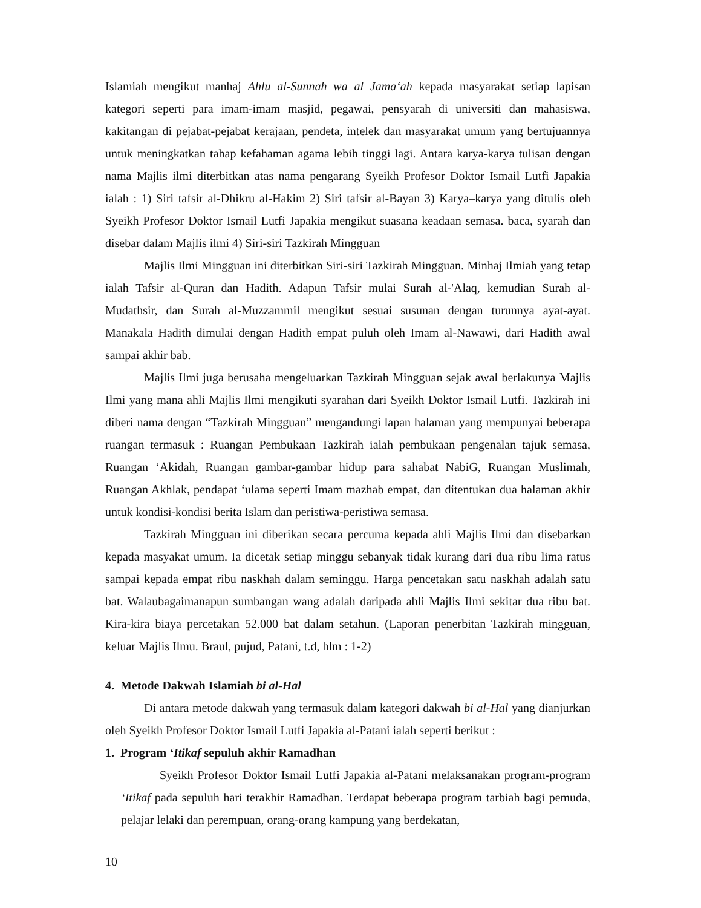Islamiah mengikut manhaj Ahlu al-Sunnah wa al Jama‘ah kepada masyarakat setiap lapisan kategori seperti para imam-imam masjid, pegawai, pensyarah di universiti dan mahasiswa, kakitangan di pejabat-pejabat kerajaan, pendeta, intelek dan masyarakat umum yang bertujuannya untuk meningkatkan tahap kefahaman agama lebih tinggi lagi. Antara karya-karya tulisan dengan nama Majlis ilmi diterbitkan atas nama pengarang Syeikh Profesor Doktor Ismail Lutfi Japakia ialah : 1) Siri tafsir al-Dhikru al-Hakim 2) Siri tafsir al-Bayan 3) Karya–karya yang ditulis oleh Syeikh Profesor Doktor Ismail Lutfi Japakia mengikut suasana keadaan semasa. baca, syarah dan disebar dalam Majlis ilmi 4) Siri-siri Tazkirah Mingguan
Majlis Ilmi Mingguan ini diterbitkan Siri-siri Tazkirah Mingguan. Minhaj Ilmiah yang tetap ialah Tafsir al-Quran dan Hadith. Adapun Tafsir mulai Surah al-'Alaq, kemudian Surah al-Mudathsir, dan Surah al-Muzzammil mengikut sesuai susunan dengan turunnya ayat-ayat. Manakala Hadith dimulai dengan Hadith empat puluh oleh Imam al-Nawawi, dari Hadith awal sampai akhir bab.
Majlis Ilmi juga berusaha mengeluarkan Tazkirah Mingguan sejak awal berlakunya Majlis Ilmi yang mana ahli Majlis Ilmi mengikuti syarahan dari Syeikh Doktor Ismail Lutfi. Tazkirah ini diberi nama dengan “Tazkirah Mingguan” mengandungi lapan halaman yang mempunyai beberapa ruangan termasuk : Ruangan Pembukaan Tazkirah ialah pembukaan pengenalan tajuk semasa, Ruangan ‘Akidah, Ruangan gambar-gambar hidup para sahabat NabiG, Ruangan Muslimah, Ruangan Akhlak, pendapat ‘ulama seperti Imam mazhab empat, dan ditentukan dua halaman akhir untuk kondisi-kondisi berita Islam dan peristiwa-peristiwa semasa.
Tazkirah Mingguan ini diberikan secara percuma kepada ahli Majlis Ilmi dan disebarkan kepada masyakat umum. Ia dicetak setiap minggu sebanyak tidak kurang dari dua ribu lima ratus sampai kepada empat ribu naskhah dalam seminggu. Harga pencetakan satu naskhah adalah satu bat. Walaubagaimanapun sumbangan wang adalah daripada ahli Majlis Ilmi sekitar dua ribu bat. Kira-kira biaya percetakan 52.000 bat dalam setahun. (Laporan penerbitan Tazkirah mingguan, keluar Majlis Ilmu. Braul, pujud, Patani, t.d, hlm : 1-2)
4. Metode Dakwah Islamiah bi al-Hal
Di antara metode dakwah yang termasuk dalam kategori dakwah bi al-Hal yang dianjurkan oleh Syeikh Profesor Doktor Ismail Lutfi Japakia al-Patani ialah seperti berikut :
1. Program ‘Itikaf sepuluh akhir Ramadhan
Syeikh Profesor Doktor Ismail Lutfi Japakia al-Patani melaksanakan program-program ‘Itikaf pada sepuluh hari terakhir Ramadhan. Terdapat beberapa program tarbiah bagi pemuda, pelajar lelaki dan perempuan, orang-orang kampung yang berdekatan,
10